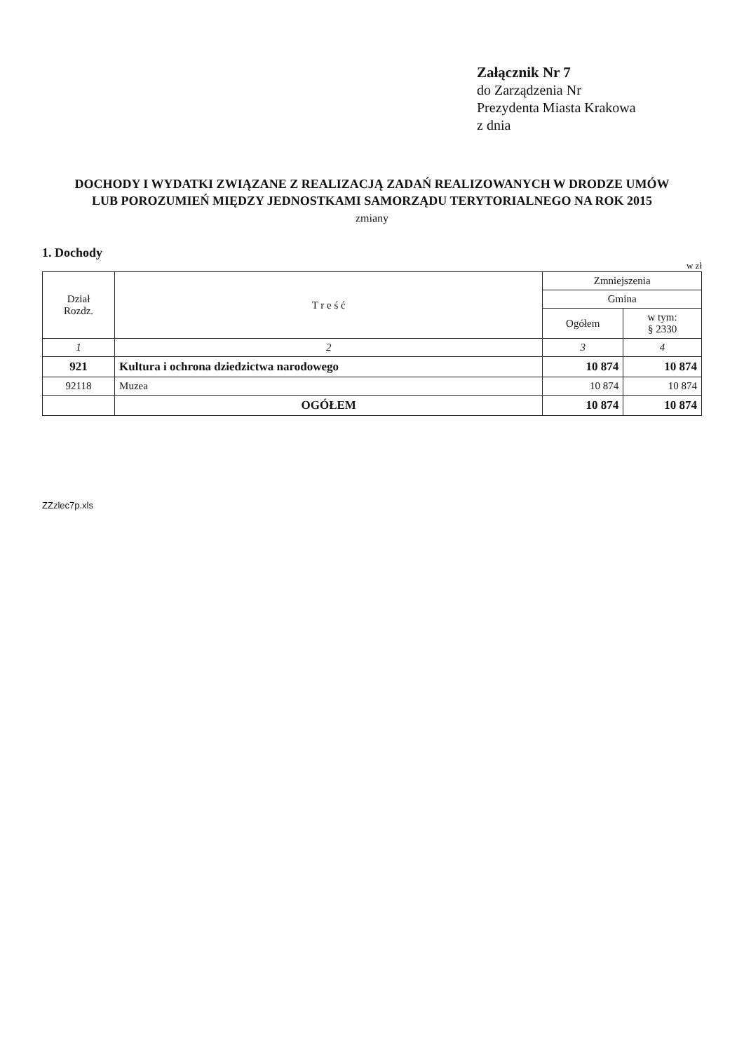Załącznik Nr 7
do Zarządzenia Nr
Prezydenta Miasta Krakowa
z dnia
DOCHODY I WYDATKI ZWIĄZANE Z REALIZACJĄ ZADAŃ REALIZOWANYCH W DRODZE UMÓW LUB POROZUMIEŃ MIĘDZY JEDNOSTKAMI SAMORZĄDU TERYTORIALNEGO NA ROK 2015
zmiany
1. Dochody
w zł
| Dział Rozdz. | T r e ś ć | Zmniejszenia | |
| --- | --- | --- | --- |
| | | Gmina | |
| | | Ogółem | w tym: § 2330 |
| 1 | 2 | 3 | 4 |
| 921 | Kultura i ochrona dziedzictwa narodowego | 10 874 | 10 874 |
| 92118 | Muzea | 10 874 | 10 874 |
| | OGÓŁEM | 10 874 | 10 874 |
ZZzlec7p.xls